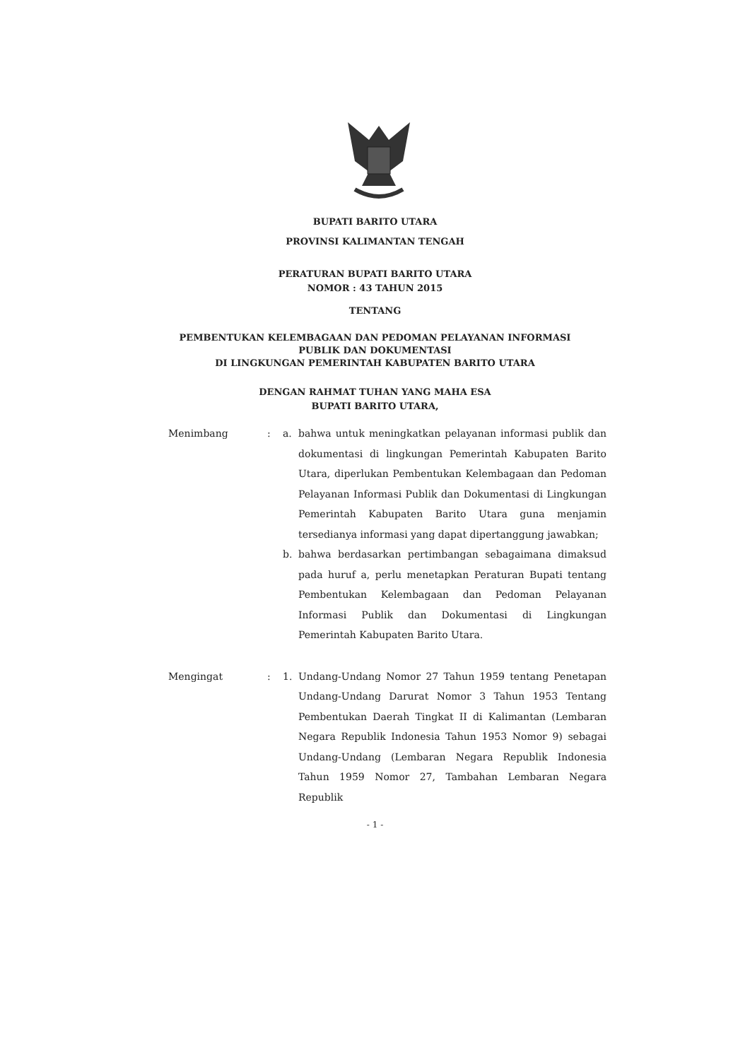BUPATI BARITO UTARA
PROVINSI KALIMANTAN TENGAH
PERATURAN BUPATI BARITO UTARA
NOMOR : 43 TAHUN 2015
TENTANG
PEMBENTUKAN KELEMBAGAAN DAN PEDOMAN PELAYANAN INFORMASI
PUBLIK DAN DOKUMENTASI
DI LINGKUNGAN PEMERINTAH KABUPATEN BARITO UTARA
DENGAN RAHMAT TUHAN YANG MAHA ESA
BUPATI BARITO UTARA,
Menimbang
:
a.
bahwa untuk meningkatkan pelayanan informasi publik dan dokumentasi di lingkungan Pemerintah Kabupaten Barito Utara, diperlukan Pembentukan Kelembagaan dan Pedoman Pelayanan Informasi Publik dan Dokumentasi di Lingkungan Pemerintah Kabupaten Barito Utara guna menjamin tersedianya informasi yang dapat dipertanggung jawabkan;
b.
bahwa berdasarkan pertimbangan sebagaimana dimaksud pada huruf a, perlu menetapkan Peraturan Bupati tentang Pembentukan Kelembagaan dan Pedoman Pelayanan Informasi Publik dan Dokumentasi di Lingkungan Pemerintah Kabupaten Barito Utara.
Mengingat
:
1.
Undang-Undang Nomor 27 Tahun 1959 tentang Penetapan Undang-Undang Darurat Nomor 3 Tahun 1953 Tentang Pembentukan Daerah Tingkat II di Kalimantan (Lembaran Negara Republik Indonesia Tahun 1953 Nomor 9) sebagai Undang-Undang (Lembaran Negara Republik Indonesia Tahun 1959 Nomor 27, Tambahan Lembaran Negara Republik
- 1 -